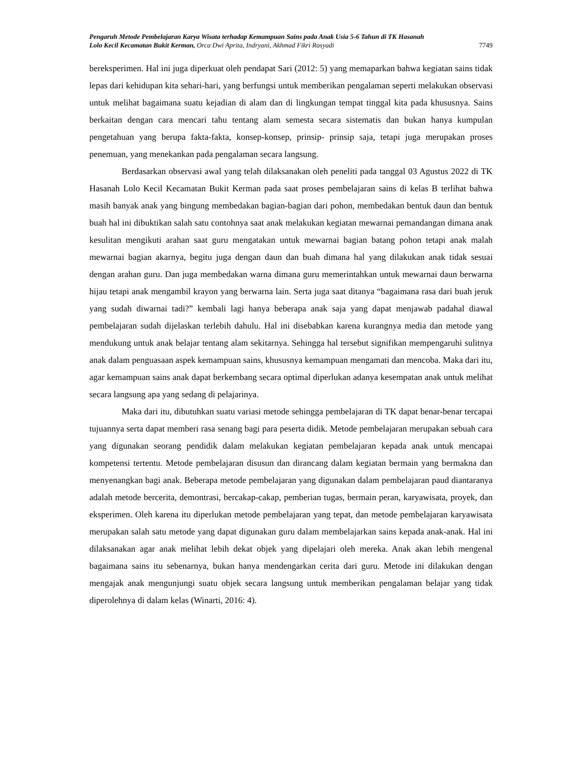Pengaruh Metode Pembelajaran Karya Wisata terhadap Kemampuan Sains pada Anak Usia 5-6 Tahun di TK Hasanah
Lolo Kecil Kecamatan Bukit Kerman, Orca Dwi Aprita, Indryani, Akhmad Fikri Rosyadi 7749
bereksperimen. Hal ini juga diperkuat oleh pendapat Sari (2012: 5) yang memaparkan bahwa kegiatan sains tidak lepas dari kehidupan kita sehari-hari, yang berfungsi untuk memberikan pengalaman seperti melakukan observasi untuk melihat bagaimana suatu kejadian di alam dan di lingkungan tempat tinggal kita pada khususnya. Sains berkaitan dengan cara mencari tahu tentang alam semesta secara sistematis dan bukan hanya kumpulan pengetahuan yang berupa fakta-fakta, konsep-konsep, prinsip- prinsip saja, tetapi juga merupakan proses penemuan, yang menekankan pada pengalaman secara langsung.
Berdasarkan observasi awal yang telah dilaksanakan oleh peneliti pada tanggal 03 Agustus 2022 di TK Hasanah Lolo Kecil Kecamatan Bukit Kerman pada saat proses pembelajaran sains di kelas B terlihat bahwa masih banyak anak yang bingung membedakan bagian-bagian dari pohon, membedakan bentuk daun dan bentuk buah hal ini dibuktikan salah satu contohnya saat anak melakukan kegiatan mewarnai pemandangan dimana anak kesulitan mengikuti arahan saat guru mengatakan untuk mewarnai bagian batang pohon tetapi anak malah mewarnai bagian akarnya, begitu juga dengan daun dan buah dimana hal yang dilakukan anak tidak sesuai dengan arahan guru. Dan juga membedakan warna dimana guru memerintahkan untuk mewarnai daun berwarna hijau tetapi anak mengambil krayon yang berwarna lain. Serta juga saat ditanya “bagaimana rasa dari buah jeruk yang sudah diwarnai tadi?” kembali lagi hanya beberapa anak saja yang dapat menjawab padahal diawal pembelajaran sudah dijelaskan terlebih dahulu. Hal ini disebabkan karena kurangnya media dan metode yang mendukung untuk anak belajar tentang alam sekitarnya. Sehingga hal tersebut signifikan mempengaruhi sulitnya anak dalam penguasaan aspek kemampuan sains, khususnya kemampuan mengamati dan mencoba. Maka dari itu, agar kemampuan sains anak dapat berkembang secara optimal diperlukan adanya kesempatan anak untuk melihat secara langsung apa yang sedang di pelajarinya.
Maka dari itu, dibutuhkan suatu variasi metode sehingga pembelajaran di TK dapat benar-benar tercapai tujuannya serta dapat memberi rasa senang bagi para peserta didik. Metode pembelajaran merupakan sebuah cara yang digunakan seorang pendidik dalam melakukan kegiatan pembelajaran kepada anak untuk mencapai kompetensi tertentu. Metode pembelajaran disusun dan dirancang dalam kegiatan bermain yang bermakna dan menyenangkan bagi anak. Beberapa metode pembelajaran yang digunakan dalam pembelajaran paud diantaranya adalah metode bercerita, demontrasi, bercakap-cakap, pemberian tugas, bermain peran, karyawisata, proyek, dan eksperimen. Oleh karena itu diperlukan metode pembelajaran yang tepat, dan metode pembelajaran karyawisata merupakan salah satu metode yang dapat digunakan guru dalam membelajarkan sains kepada anak-anak. Hal ini dilaksanakan agar anak melihat lebih dekat objek yang dipelajari oleh mereka. Anak akan lebih mengenal bagaimana sains itu sebenarnya, bukan hanya mendengarkan cerita dari guru. Metode ini dilakukan dengan mengajak anak mengunjungi suatu objek secara langsung untuk memberikan pengalaman belajar yang tidak diperolehnya di dalam kelas (Winarti, 2016: 4).